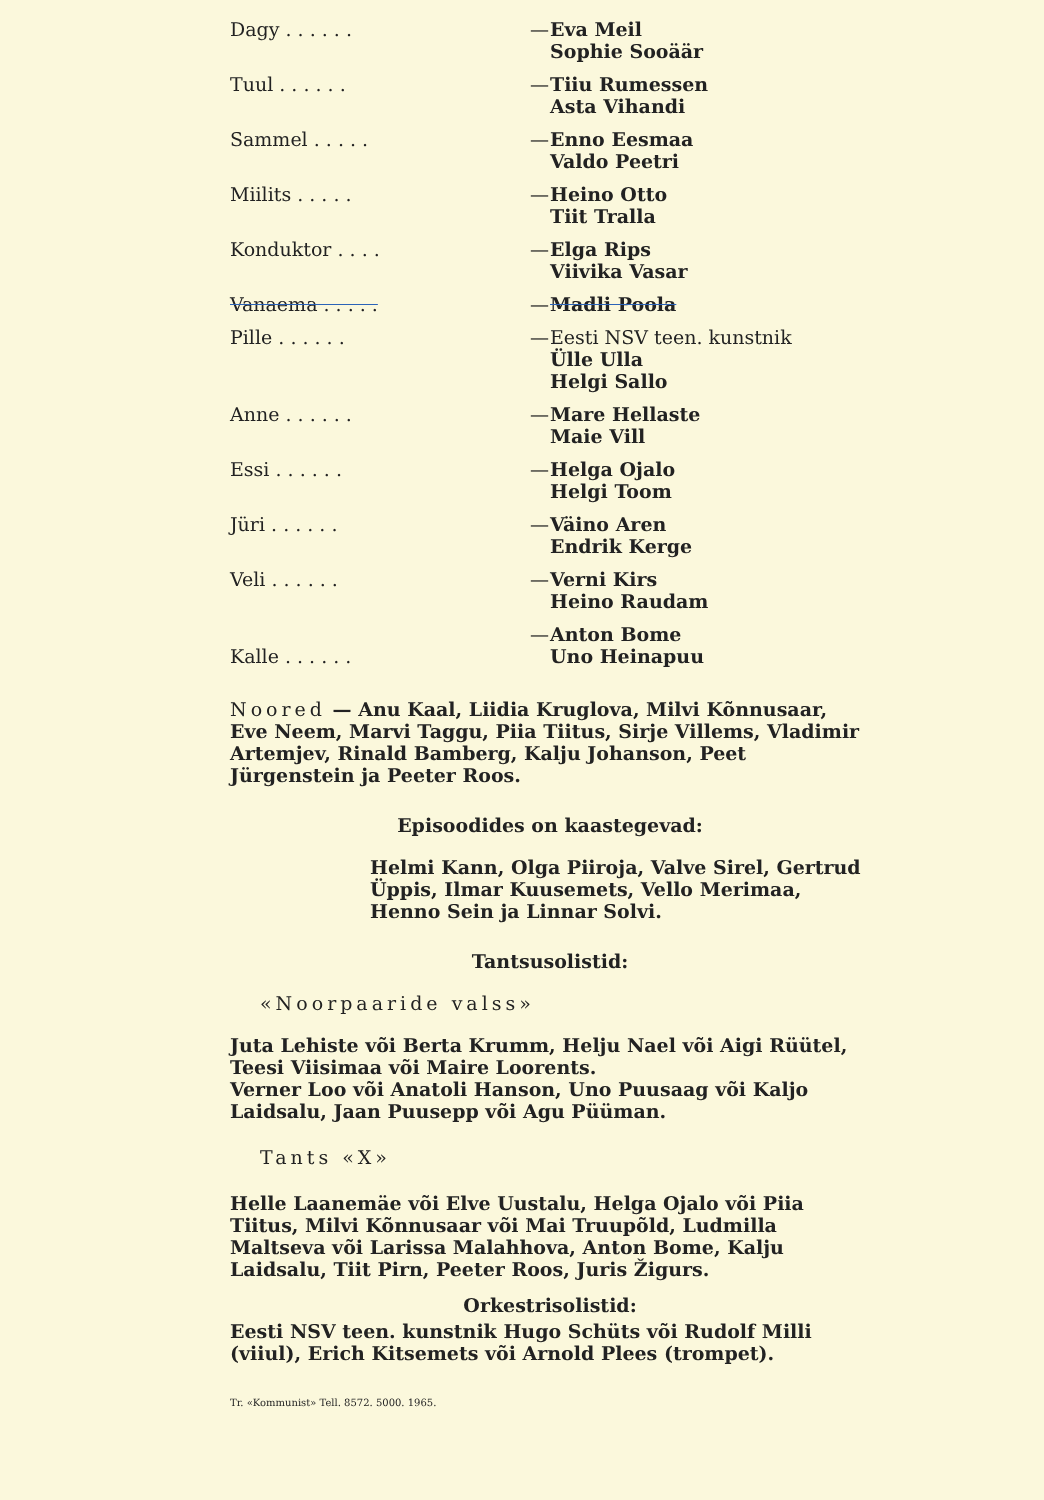| Dagy . . . . . . | — | Eva Meil Sophie Sooäär |
| Tuul . . . . . . | — | Tiiu Rumessen Asta Vihandi |
| Sammel . . . . . | — | Enno Eesmaa Valdo Peetri |
| Miilits . . . . . | — | Heino Otto Tiit Tralla |
| Konduktor . . . . | — | Elga Rips Viivika Vasar |
| Vanaema . . . . . | — | Madli Poola |
| Pille . . . . . . | — | Eesti NSV teen. kunstnik Ülle Ulla Helgi Sallo |
| Anne . . . . . . | — | Mare Hellaste Maie Vill |
| Essi . . . . . . | — | Helga Ojalo Helgi Toom |
| Jüri . . . . . . | — | Väino Aren Endrik Kerge |
| Veli . . . . . . | — | Verni Kirs Heino Raudam |
| Kalle . . . . . . | — | Anton Bome Uno Heinapuu |
Noored — Anu Kaal, Liidia Kruglova, Milvi Kõnnusaar, Eve Neem, Marvi Taggu, Piia Tiitus, Sirje Villems, Vladimir Artemjev, Rinald Bamberg, Kalju Johanson, Peet Jürgenstein ja Peeter Roos.
Episoodides on kaastegevad:
Helmi Kann, Olga Piiroja, Valve Sirel, Gertrud Üppis, Ilmar Kuusemets, Vello Merimaa, Henno Sein ja Linnar Solvi.
Tantsusolistid:
«Noorpaaride valss»
Juta Lehiste või Berta Krumm, Helju Nael või Aigi Rüütel, Teesi Viisimaa või Maire Loorents.
Verner Loo või Anatoli Hanson, Uno Puusaag või Kaljo Laidsalu, Jaan Puusepp või Agu Püüman.
Tants «X»
Helle Laanemäe või Elve Uustalu, Helga Ojalo või Piia Tiitus, Milvi Kõnnusaar või Mai Truupõld, Ludmilla Maltseva või Larissa Malahhova, Anton Bome, Kalju Laidsalu, Tiit Pirn, Peeter Roos, Juris Žigurs.
Orkestrisolistid:
Eesti NSV teen. kunstnik Hugo Schüts või Rudolf Milli (viiul), Erich Kitsemets või Arnold Plees (trompet).
Tr. «Kommunist» Tell. 8572. 5000. 1965.